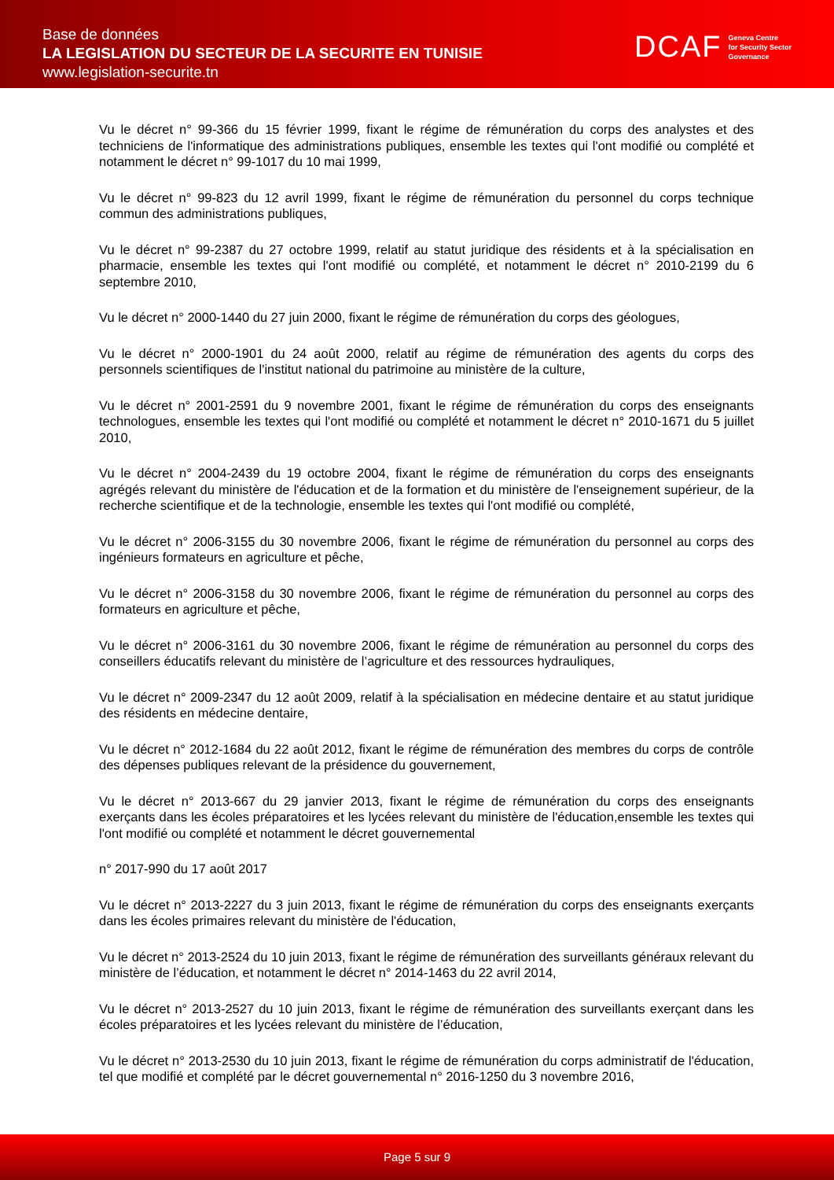Base de données
LA LEGISLATION DU SECTEUR DE LA SECURITE EN TUNISIE
www.legislation-securite.tn
DCAF Geneva Centre
for Security Sector
Governance
Vu le décret n° 99-366 du 15 février 1999, fixant le régime de rémunération du corps des analystes et des techniciens de l'informatique des administrations publiques, ensemble les textes qui l'ont modifié ou complété et notamment le décret n° 99-1017 du 10 mai 1999,
Vu le décret n° 99-823 du 12 avril 1999, fixant le régime de rémunération du personnel du corps technique commun des administrations publiques,
Vu le décret n° 99-2387 du 27 octobre 1999, relatif au statut juridique des résidents et à la spécialisation en pharmacie, ensemble les textes qui l'ont modifié ou complété, et notamment le décret n° 2010-2199 du 6 septembre 2010,
Vu le décret n° 2000-1440 du 27 juin 2000, fixant le régime de rémunération du corps des géologues,
Vu le décret n° 2000-1901 du 24 août 2000, relatif au régime de rémunération des agents du corps des personnels scientifiques de l'institut national du patrimoine au ministère de la culture,
Vu le décret n° 2001-2591 du 9 novembre 2001, fixant le régime de rémunération du corps des enseignants technologues, ensemble les textes qui l'ont modifié ou complété et notamment le décret n° 2010-1671 du 5 juillet 2010,
Vu le décret n° 2004-2439 du 19 octobre 2004, fixant le régime de rémunération du corps des enseignants agrégés relevant du ministère de l'éducation et de la formation et du ministère de l'enseignement supérieur, de la recherche scientifique et de la technologie, ensemble les textes qui l'ont modifié ou complété,
Vu le décret n° 2006-3155 du 30 novembre 2006, fixant le régime de rémunération du personnel au corps des ingénieurs formateurs en agriculture et pêche,
Vu le décret n° 2006-3158 du 30 novembre 2006, fixant le régime de rémunération du personnel au corps des formateurs en agriculture et pêche,
Vu le décret n° 2006-3161 du 30 novembre 2006, fixant le régime de rémunération au personnel du corps des conseillers éducatifs relevant du ministère de l’agriculture et des ressources hydrauliques,
Vu le décret n° 2009-2347 du 12 août 2009, relatif à la spécialisation en médecine dentaire et au statut juridique des résidents en médecine dentaire,
Vu le décret n° 2012-1684 du 22 août 2012, fixant le régime de rémunération des membres du corps de contrôle des dépenses publiques relevant de la présidence du gouvernement,
Vu le décret n° 2013-667 du 29 janvier 2013, fixant le régime de rémunération du corps des enseignants exerçants dans les écoles préparatoires et les lycées relevant du ministère de l'éducation,ensemble les textes qui l'ont modifié ou complété et notamment le décret gouvernemental
n° 2017-990 du 17 août 2017
Vu le décret n° 2013-2227 du 3 juin 2013, fixant le régime de rémunération du corps des enseignants exerçants dans les écoles primaires relevant du ministère de l'éducation,
Vu le décret n° 2013-2524 du 10 juin 2013, fixant le régime de rémunération des surveillants généraux relevant du ministère de l’éducation, et notamment le décret n° 2014-1463 du 22 avril 2014,
Vu le décret n° 2013-2527 du 10 juin 2013, fixant le régime de rémunération des surveillants exerçant dans les écoles préparatoires et les lycées relevant du ministère de l’éducation,
Vu le décret n° 2013-2530 du 10 juin 2013, fixant le régime de rémunération du corps administratif de l'éducation, tel que modifié et complété par le décret gouvernemental n° 2016-1250 du 3 novembre 2016,
Page 5 sur 9